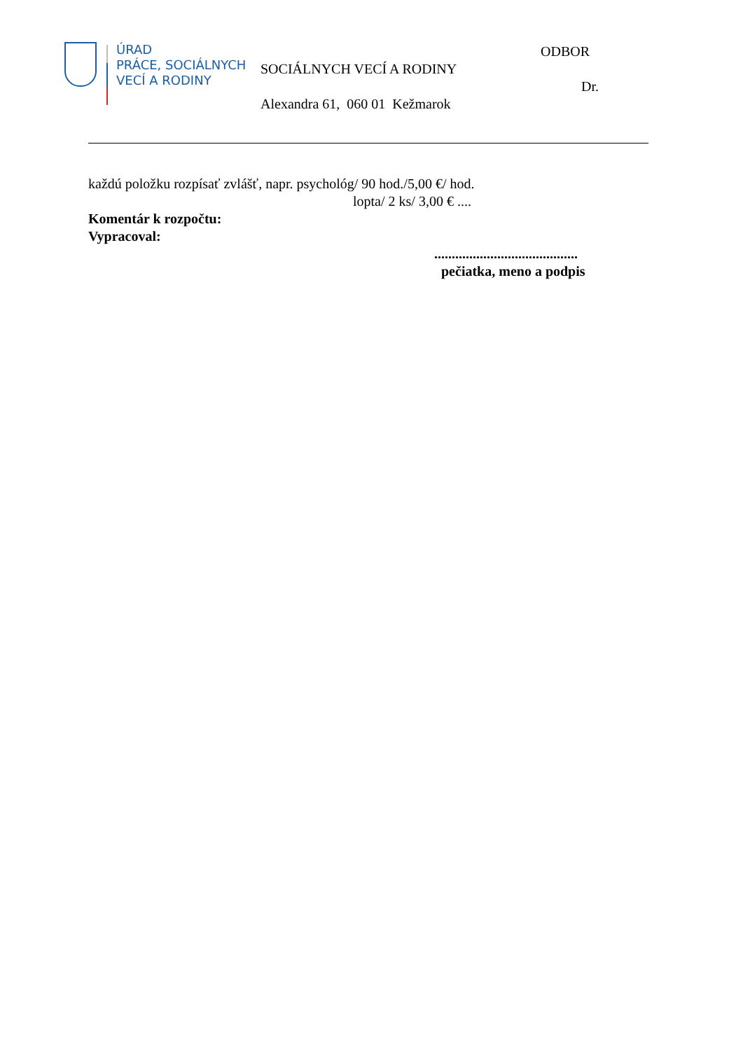ÚRAD
PRÁCE, SOCIÁLNYCH
VECÍ A RODINY
ODBOR
SOCIÁLNYCH VECÍ A RODINY
Dr.
Alexandra 61, 060 01 Kežmarok
každú položku rozpísať zvlášť, napr. psychológ/ 90 hod./5,00 €/ hod.
lopta/ 2 ks/ 3,00 € ....
Komentár k rozpočtu:
Vypracoval:
.........................................
pečiatka, meno a podpis